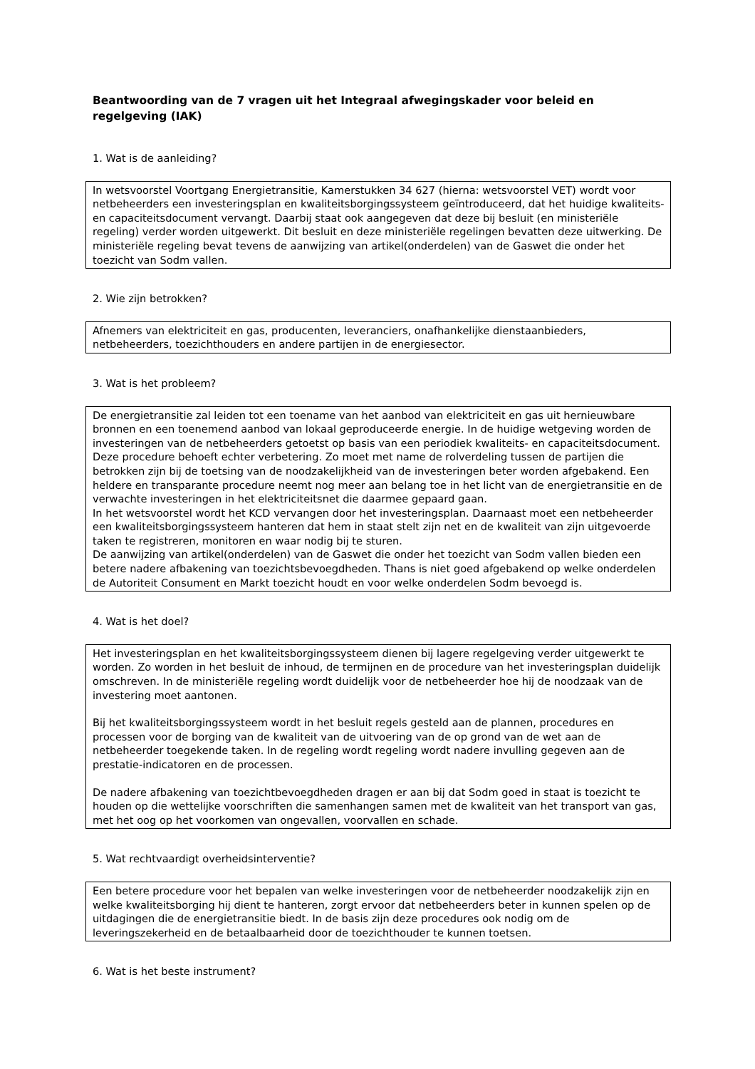Beantwoording van de 7 vragen uit het Integraal afwegingskader voor beleid en regelgeving (IAK)
1. Wat is de aanleiding?
In wetsvoorstel Voortgang Energietransitie, Kamerstukken 34 627 (hierna: wetsvoorstel VET) wordt voor netbeheerders een investeringsplan en kwaliteitsborgingssysteem geïntroduceerd, dat het huidige kwaliteits- en capaciteitsdocument vervangt. Daarbij staat ook aangegeven dat deze bij besluit (en ministeriële regeling) verder worden uitgewerkt. Dit besluit en deze ministeriële regelingen bevatten deze uitwerking. De ministeriële regeling bevat tevens de aanwijzing van artikel(onderdelen) van de Gaswet die onder het toezicht van Sodm vallen.
2. Wie zijn betrokken?
Afnemers van elektriciteit en gas, producenten, leveranciers, onafhankelijke dienstaanbieders, netbeheerders, toezichthouders en andere partijen in de energiesector.
3. Wat is het probleem?
De energietransitie zal leiden tot een toename van het aanbod van elektriciteit en gas uit hernieuwbare bronnen en een toenemend aanbod van lokaal geproduceerde energie. In de huidige wetgeving worden de investeringen van de netbeheerders getoetst op basis van een periodiek kwaliteits- en capaciteitsdocument. Deze procedure behoeft echter verbetering. Zo moet met name de rolverdeling tussen de partijen die betrokken zijn bij de toetsing van de noodzakelijkheid van de investeringen beter worden afgebakend. Een heldere en transparante procedure neemt nog meer aan belang toe in het licht van de energietransitie en de verwachte investeringen in het elektriciteitsnet die daarmee gepaard gaan.
In het wetsvoorstel wordt het KCD vervangen door het investeringsplan. Daarnaast moet een netbeheerder een kwaliteitsborgingssysteem hanteren dat hem in staat stelt zijn net en de kwaliteit van zijn uitgevoerde taken te registreren, monitoren en waar nodig bij te sturen.
De aanwijzing van artikel(onderdelen) van de Gaswet die onder het toezicht van Sodm vallen bieden een betere nadere afbakening van toezichtsbevoegdheden. Thans is niet goed afgebakend op welke onderdelen de Autoriteit Consument en Markt toezicht houdt en voor welke onderdelen Sodm bevoegd is.
4. Wat is het doel?
Het investeringsplan en het kwaliteitsborgingssysteem dienen bij lagere regelgeving verder uitgewerkt te worden. Zo worden in het besluit de inhoud, de termijnen en de procedure van het investeringsplan duidelijk omschreven. In de ministeriële regeling wordt duidelijk voor de netbeheerder hoe hij de noodzaak van de investering moet aantonen.
Bij het kwaliteitsborgingssysteem wordt in het besluit regels gesteld aan de plannen, procedures en processen voor de borging van de kwaliteit van de uitvoering van de op grond van de wet aan de netbeheerder toegekende taken. In de regeling wordt regeling wordt nadere invulling gegeven aan de prestatie-indicatoren en de processen.
De nadere afbakening van toezichtbevoegdheden dragen er aan bij dat Sodm goed in staat is toezicht te houden op die wettelijke voorschriften die samenhangen samen met de kwaliteit van het transport van gas, met het oog op het voorkomen van ongevallen, voorvallen en schade.
5. Wat rechtvaardigt overheidsinterventie?
Een betere procedure voor het bepalen van welke investeringen voor de netbeheerder noodzakelijk zijn en welke kwaliteitsborging hij dient te hanteren, zorgt ervoor dat netbeheerders beter in kunnen spelen op de uitdagingen die de energietransitie biedt. In de basis zijn deze procedures ook nodig om de leveringszekerheid en de betaalbaarheid door de toezichthouder te kunnen toetsen.
6. Wat is het beste instrument?